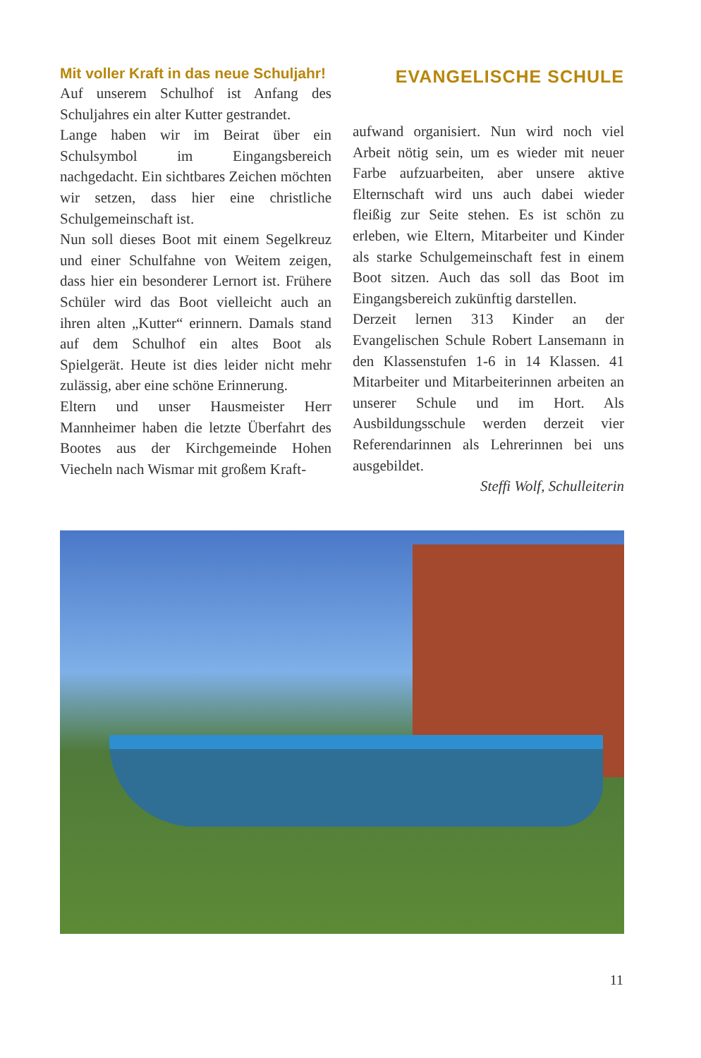Mit voller Kraft in das neue Schuljahr!
Auf unserem Schulhof ist Anfang des Schuljahres ein alter Kutter gestrandet.
Lange haben wir im Beirat über ein Schulsymbol im Eingangsbereich nachgedacht. Ein sichtbares Zeichen möchten wir setzen, dass hier eine christliche Schulgemeinschaft ist.
Nun soll dieses Boot mit einem Segelkreuz und einer Schulfahne von Weitem zeigen, dass hier ein besonderer Lernort ist. Frühere Schüler wird das Boot vielleicht auch an ihren alten „Kutter“ erinnern. Damals stand auf dem Schulhof ein altes Boot als Spielgerät. Heute ist dies leider nicht mehr zulässig, aber eine schöne Erinnerung.
Eltern und unser Hausmeister Herr Mannheimer haben die letzte Überfahrt des Bootes aus der Kirchgemeinde Hohen Viecheln nach Wismar mit großem Kraft-
EVANGELISCHE SCHULE
aufwand organisiert. Nun wird noch viel Arbeit nötig sein, um es wieder mit neuer Farbe aufzuarbeiten, aber unsere aktive Elternschaft wird uns auch dabei wieder fleißig zur Seite stehen. Es ist schön zu erleben, wie Eltern, Mitarbeiter und Kinder als starke Schulgemeinschaft fest in einem Boot sitzen. Auch das soll das Boot im Eingangsbereich zukünftig darstellen.
Derzeit lernen 313 Kinder an der Evangelischen Schule Robert Lansemann in den Klassenstufen 1-6 in 14 Klassen. 41 Mitarbeiter und Mitarbeiterinnen arbeiten an unserer Schule und im Hort. Als Ausbildungsschule werden derzeit vier Referendarinnen als Lehrerinnen bei uns ausgebildet.
Steffi Wolf, Schulleiterin
11